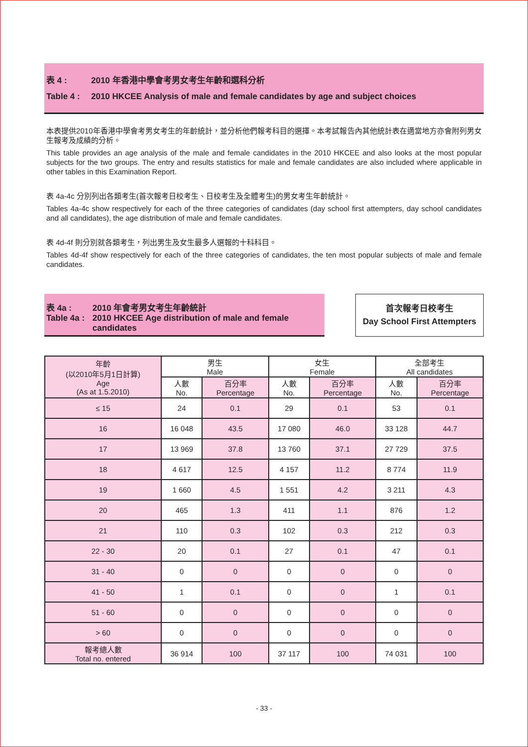表 4 : 2010 年香港中學會考男女考生年齡和選科分析
Table 4 : 2010 HKCEE Analysis of male and female candidates by age and subject choices
本表提供2010年香港中學會考男女考生的年齡統計，並分析他們報考科目的選擇。本考試報告內其他統計表在適當地方亦會附列男女生報考及成績的分析。
This table provides an age analysis of the male and female candidates in the 2010 HKCEE and also looks at the most popular subjects for the two groups. The entry and results statistics for male and female candidates are also included where applicable in other tables in this Examination Report.
表 4a-4c 分別列出各類考生(首次報考日校考生、日校考生及全體考生)的男女考生年齡統計。
Tables 4a-4c show respectively for each of the three categories of candidates (day school first attempters, day school candidates and all candidates), the age distribution of male and female candidates.
表 4d-4f 則分別就各類考生，列出男生及女生最多人選報的十科科目。
Tables 4d-4f show respectively for each of the three categories of candidates, the ten most popular subjects of male and female candidates.
表 4a :
Table 4a :
2010 年會考男女考生年齡統計
2010 HKCEE Age distribution of male and female candidates
首次報考日校考生
Day School First Attempters
| 年齡 (以2010年5月1日計算) Age (As at 1.5.2010) | 男生 Male | | 女生 Female | | 全部考生 All candidates | |
| --- | --- | --- | --- | --- | --- | --- |
| | 人數 No. | 百分率 Percentage | 人數 No. | 百分率 Percentage | 人數 No. | 百分率 Percentage |
| ≤ 15 | 24 | 0.1 | 29 | 0.1 | 53 | 0.1 |
| 16 | 16 048 | 43.5 | 17 080 | 46.0 | 33 128 | 44.7 |
| 17 | 13 969 | 37.8 | 13 760 | 37.1 | 27 729 | 37.5 |
| 18 | 4 617 | 12.5 | 4 157 | 11.2 | 8 774 | 11.9 |
| 19 | 1 660 | 4.5 | 1 551 | 4.2 | 3 211 | 4.3 |
| 20 | 465 | 1.3 | 411 | 1.1 | 876 | 1.2 |
| 21 | 110 | 0.3 | 102 | 0.3 | 212 | 0.3 |
| 22 - 30 | 20 | 0.1 | 27 | 0.1 | 47 | 0.1 |
| 31 - 40 | 0 | 0 | 0 | 0 | 0 | 0 |
| 41 - 50 | 1 | 0.1 | 0 | 0 | 1 | 0.1 |
| 51 - 60 | 0 | 0 | 0 | 0 | 0 | 0 |
| > 60 | 0 | 0 | 0 | 0 | 0 | 0 |
| 報考總人數 Total no. entered | 36 914 | 100 | 37 117 | 100 | 74 031 | 100 |
- 33 -